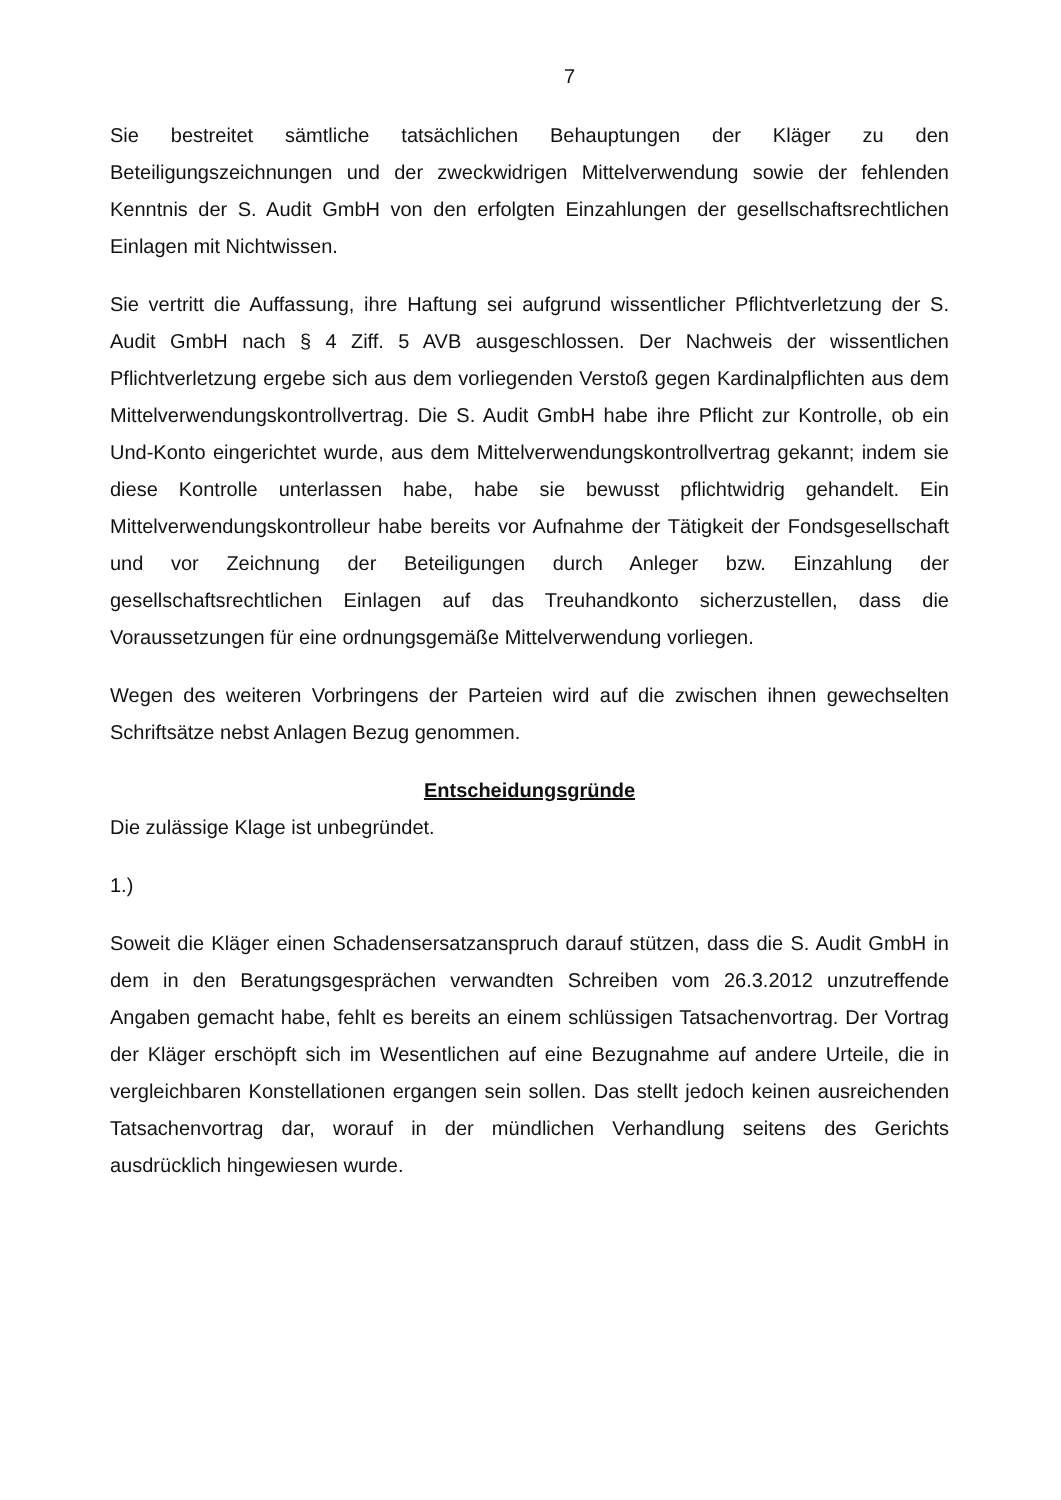7
Sie bestreitet sämtliche tatsächlichen Behauptungen der Kläger zu den Beteiligungszeichnungen und der zweckwidrigen Mittelverwendung sowie der fehlenden Kenntnis der S. Audit GmbH von den erfolgten Einzahlungen der gesellschaftsrechtlichen Einlagen mit Nichtwissen.
Sie vertritt die Auffassung, ihre Haftung sei aufgrund wissentlicher Pflichtverletzung der S. Audit GmbH nach § 4 Ziff. 5 AVB ausgeschlossen. Der Nachweis der wissentlichen Pflichtverletzung ergebe sich aus dem vorliegenden Verstoß gegen Kardinalpflichten aus dem Mittelverwendungskontrollvertrag. Die S. Audit GmbH habe ihre Pflicht zur Kontrolle, ob ein Und-Konto eingerichtet wurde, aus dem Mittelverwendungskontrollvertrag gekannt; indem sie diese Kontrolle unterlassen habe, habe sie bewusst pflichtwidrig gehandelt. Ein Mittelverwendungskontrolleur habe bereits vor Aufnahme der Tätigkeit der Fondsgesellschaft und vor Zeichnung der Beteiligungen durch Anleger bzw. Einzahlung der gesellschaftsrechtlichen Einlagen auf das Treuhandkonto sicherzustellen, dass die Voraussetzungen für eine ordnungsgemäße Mittelverwendung vorliegen.
Wegen des weiteren Vorbringens der Parteien wird auf die zwischen ihnen gewechselten Schriftsätze nebst Anlagen Bezug genommen.
Entscheidungsgründe
Die zulässige Klage ist unbegründet.
1.)
Soweit die Kläger einen Schadensersatzanspruch darauf stützen, dass die S. Audit GmbH in dem in den Beratungsgesprächen verwandten Schreiben vom 26.3.2012 unzutreffende Angaben gemacht habe, fehlt es bereits an einem schlüssigen Tatsachenvortrag. Der Vortrag der Kläger erschöpft sich im Wesentlichen auf eine Bezugnahme auf andere Urteile, die in vergleichbaren Konstellationen ergangen sein sollen. Das stellt jedoch keinen ausreichenden Tatsachenvortrag dar, worauf in der mündlichen Verhandlung seitens des Gerichts ausdrücklich hingewiesen wurde.